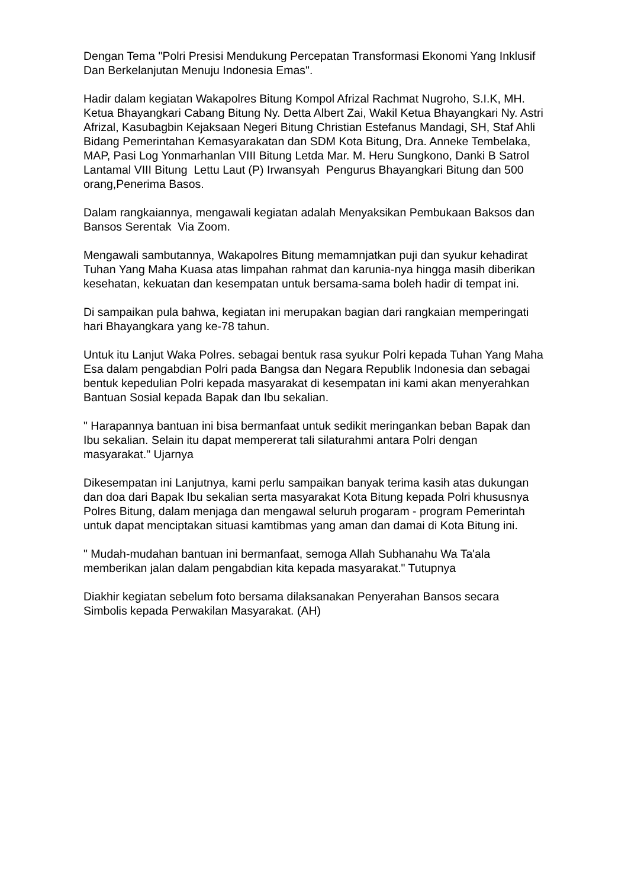Dengan Tema "Polri Presisi Mendukung Percepatan Transformasi Ekonomi Yang Inklusif Dan Berkelanjutan Menuju Indonesia Emas".
Hadir dalam kegiatan Wakapolres Bitung Kompol Afrizal Rachmat Nugroho, S.I.K, MH. Ketua Bhayangkari Cabang Bitung Ny. Detta Albert Zai, Wakil Ketua Bhayangkari Ny. Astri Afrizal, Kasubagbin Kejaksaan Negeri Bitung Christian Estefanus Mandagi, SH, Staf Ahli Bidang Pemerintahan Kemasyarakatan dan SDM Kota Bitung, Dra. Anneke Tembelaka, MAP, Pasi Log Yonmarhanlan VIII Bitung Letda Mar. M. Heru Sungkono, Danki B Satrol Lantamal VIII Bitung Lettu Laut (P) Irwansyah Pengurus Bhayangkari Bitung dan 500 orang,Penerima Basos.
Dalam rangkaiannya, mengawali kegiatan adalah Menyaksikan Pembukaan Baksos dan Bansos Serentak Via Zoom.
Mengawali sambutannya, Wakapolres Bitung memamnjatkan puji dan syukur kehadirat Tuhan Yang Maha Kuasa atas limpahan rahmat dan karunia-nya hingga masih diberikan kesehatan, kekuatan dan kesempatan untuk bersama-sama boleh hadir di tempat ini.
Di sampaikan pula bahwa, kegiatan ini merupakan bagian dari rangkaian memperingati hari Bhayangkara yang ke-78 tahun.
Untuk itu Lanjut Waka Polres. sebagai bentuk rasa syukur Polri kepada Tuhan Yang Maha Esa dalam pengabdian Polri pada Bangsa dan Negara Republik Indonesia dan sebagai bentuk kepedulian Polri kepada masyarakat di kesempatan ini kami akan menyerahkan Bantuan Sosial kepada Bapak dan Ibu sekalian.
" Harapannya bantuan ini bisa bermanfaat untuk sedikit meringankan beban Bapak dan Ibu sekalian. Selain itu dapat mempererat tali silaturahmi antara Polri dengan masyarakat." Ujarnya
Dikesempatan ini Lanjutnya, kami perlu sampaikan banyak terima kasih atas dukungan dan doa dari Bapak Ibu sekalian serta masyarakat Kota Bitung kepada Polri khususnya Polres Bitung, dalam menjaga dan mengawal seluruh progaram - program Pemerintah untuk dapat menciptakan situasi kamtibmas yang aman dan damai di Kota Bitung ini.
" Mudah-mudahan bantuan ini bermanfaat, semoga Allah Subhanahu Wa Ta'ala memberikan jalan dalam pengabdian kita kepada masyarakat." Tutupnya
Diakhir kegiatan sebelum foto bersama dilaksanakan Penyerahan Bansos secara Simbolis kepada Perwakilan Masyarakat. (AH)